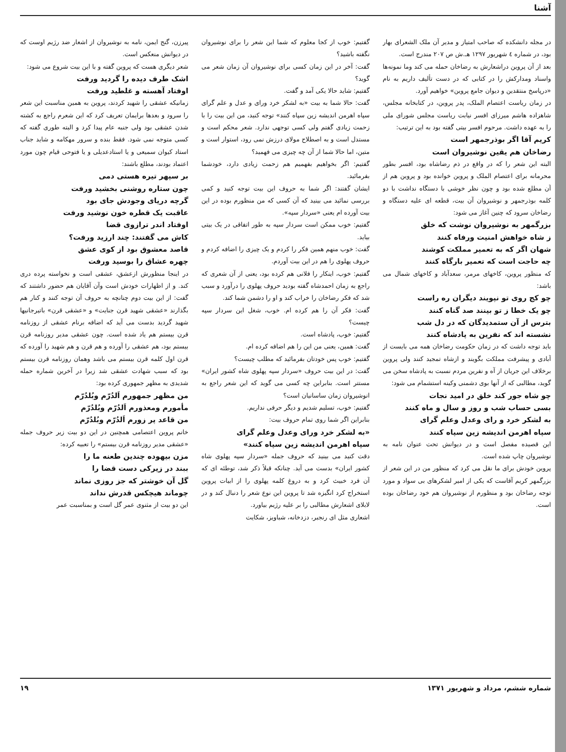آشنا
در مجله دانشکده که صاحب امتیاز و مدیر آن ملک الشعرای بهار بود، در شماره ٤ شهریور ۱۲۹۷ هـ.ش ص ۲۰۷ مندرج است.
بعد از آن پروین دراشعارش به رضاخان حمله می کند وما نمونه‌ها واسناد ومدارکش را در کتابی که در دست تألیف داریم به نام «درپاسخ منتقدین و دیوان جامع پروین» خواهیم آورد.
در زمان ریاست اعتصام الملک، پدر پروین، در کتابخانه مجلس، شاهزاده هاشم میرزای افسر نیابت ریاست مجلس شورای ملی را به عهده داشت. مرحوم افسر بیتی گفته بود به این ترتیب:
کریم آقا اگر بوذرجمهر است
رضاخان هم یقین نوشیروان است
البته این شعر را که در واقع در ذم رضاشاه بود، افسر بطور محرمانه برای اعتصام الملک و پروین خوانده بود و پروین هم از آن مطلع شده بود و چون نظر خوشی با دستگاه نداشت با دو کلمه بوذرجمهر و نوشیروان آن بیت، قطعه ای علیه دستگاه و رضاخان سرود که چنین آغاز می شود:
بزرگمهر به نوشیروان نوشت که خلق
ز شاه خواهش امنیت ورفاه کنند
شهان اگر که به تعمیر مملکت کوشند
چه حاجت است که تعمیر بارگاه کنند
که منظور پروین، کاخهای مرمر، سعدآباد و کاخهای شمال می باشد:
چو کج روی تو نپویند دیگران ره راست
چو یک خطا ز تو بینند صد گناه کنند
بترس از آن ستمدیدگان که در دل شب
نشسته اند که نفرین به پادشاه کنند
باید توجه داشت که در زمان حکومت رضاخان همه می بایست از آبادی و پیشرفت مملکت بگویند و ازشاه تمجید کنند ولی پروین برخلاف این جریان از آه و نفرین مردم نسبت به پادشاه سخن می گوید، مطالبی که از آنها بوی دشمنی وکینه استشمام می شود:
چو شاه جور کند خلق در امید نجات
بسی حساب شب و روز و سال و ماه کنند
به لشکر خرد و رای وعدل وعلم گرای
سپاه اهرمن اندیشه زین سپاه کنند
این قصیده مفصل است و در دیوانش تحت عنوان نامه به نوشیروان چاپ شده است.
پروین خودش برای ما نقل می کرد که منظور من در این شعر از بزرگمهر کریم آقاست که یکی از امیر لشکرهای بی سواد و مورد توجه رضاخان بود و منظورم از نوشیروان هم خود رضاخان بوده است.
گفتیم: خوب از کجا معلوم که شما این شعر را برای نوشیروان نگفته باشید؟
گفت: آخر در این زمان کسی برای نوشیروان آن زمان شعر می گوید؟
گفتیم: شاید حالا یکی آمد و گفت.
گفت: حالا شما به بیت «به لشکر خرد ورای و عدل و علم گرای سپاه اهرمن اندیشه زین سپاه کنند» توجه کنید، من این بیت را با زحمت زیادی گفتم ولی کسی توجهی ندارد. شعر محکم است و مستدل است و به اصطلاح مولای درزش نمی رود، استوار است و متین، اما حالا شما از آن چه چیزی می فهمید؟
گفتیم: اگر بخواهیم بفهمیم هم زحمت زیادی دارد، خودشما بفرمائید.
ایشان گفتند: اگر شما به حروف این بیت توجه کنید و کمی بررسی نمائید می بینید که آن کسی که من منظورم بوده در این بیت آورده ام یعنی «سردار سپه».
گفتیم: خوب ممکن است سردار سپه به طور اتفاقی در یک بیتی بیاید.
گفت: خوب منهم همین فکر را کردم و یک چیزی را اضافه کردم و حروف پهلوی را هم در این بیت آوردم.
گفتیم: خوب، اینکار را فلانی هم کرده بود، یعنی از آن شعری که راجع به زمان احمدشاه گفته بودید حروف پهلوی را درآورد و سبب شد که فکر رضاخان را خراب کند و او را دشمن شما کند.
گفت: فکر آن را هم کرده ام. خوب، شغل این سردار سپه چیست؟
گفتیم: خوب، پادشاه است.
گفت: همین، یعنی من این را هم اضافه کرده ام.
گفتیم: خوب پس خودتان بفرمائید که مطلب چیست؟
گفت: در این بیت حروف «سردار سپه پهلوی شاه کشور ایران» مستتر است. بنابراین چه کسی می گوید که این شعر راجع به انوشیروان زمان ساسانیان است؟
گفتیم: خوب، تسلیم شدیم و دیگر حرفی نداریم.
بنابراین اگر شما روی تمام حروف بیت:
«به لشکر خرد ورای وعدل وعلم گرای
سپاه اهرمن اندیشه زین سپاه کنند»
دقت کنید می بینید که حروف جمله «سردار سپه پهلوی شاه کشور ایران» بدست می آید. چنانکه قبلاً ذکر شد، توطئه ای که آن فرد خبیث کرد و به دروغ کلمه پهلوی را از ابیات پروین استخراج کرد انگیزه شد تا پروین این نوع شعر را دنبال کند و در لابلای اشعارش مطالبی را بر علیه رژیم بیاورد.
اشعاری مثل ای رنجبر، دزدخانه، شباویز، شکایت
پیرزن، گنج ایمن، نامه به نوشیروان از اشعار ضد رژیم اوست که در دیوانش منعکس است.
شعر دیگری هست که پروین گفته و با این بیت شروع می شود:
اشک طرف دیده را گردید ورفت
اوفتاد آهسته و غلطید ورفت
زمانیکه عشقی را شهید کردند، پروین به همین مناسبت این شعر را سرود و بعدها برایمان تعریف کرد که این شعرم راجع به کشته شدن عشقی بود ولی جنبه عام پیدا کرد و البته طوری گفته که کسی متوجه نمی شود. فقط بنده و سرور مهکامه و شاید جناب استاد کیوان سمیعی و یا استادعدیلی و یا فتوحی قیام چون مورد اعتماد بودند، مطلع باشند:
بر سپهر تیره هستی دمی
چون ستاره روشنی بخشید ورفت
گرچه دریای وجودش جای بود
عاقبت یک قطره خون نوشید ورفت
اوفتاد اندر ترازوی قضا
کاش می گفتند: چند ارزید ورفت؟
قاصد معشوق بود از کوی عشق
چهره عشاق را بوسید ورفت
در اینجا منظورش ازعشق، عشقی است و نخواسته پرده دری کند. و از اظهارات خودش است وآن آقایان هم حضور داشتند که گفت: از این بیت دوم چنانچه به حروف آن توجه کنند و کنار هم بگذارند «عشقی شهید قرن جنایت» و «عشقی قرن» باتیرجانیها شهید گردید بدست می آید که اضافه برنام عشقی از روزنامه قرن بیستم هم یاد شده است. چون عشقی مدیر روزنامه قرن بیستم بود، هم عشقی را آورده و هم قرن و هم شهید را آورده که قرن اول کلمه قرن بیستم می باشد وهمان روزنامه قرن بیستم بود که سبب شهادت عشقی شد زیرا در آخرین شماره حمله شدیدی به مظهر جمهوری کرده بود:
من مظهر جمهورم اَلدُرّم وبُلدُرّم
مأمورم ومعذورم اَلدُرّم وبُلدُرّم
من قاعد پر زورم اَلدُرّم وبُلدُرّم
خانم پروین اعتصامی همچنین در این دو بیت زیر حروف جمله «عشقی مدیر روزنامه قرن بیستم» را تعبیه کرده:
مزن بیهوده چندین طعنه ما را
ببند در زیرکی دست قضا را
گل آن خوشتر که جز روزی نماند
چوماند هیچکس قدرش نداند
این دو بیت از مثنوی عمر گل است و بمناسبت عمر
شماره ششم، مرداد و شهریور ۱۳۷۱ ۱۹